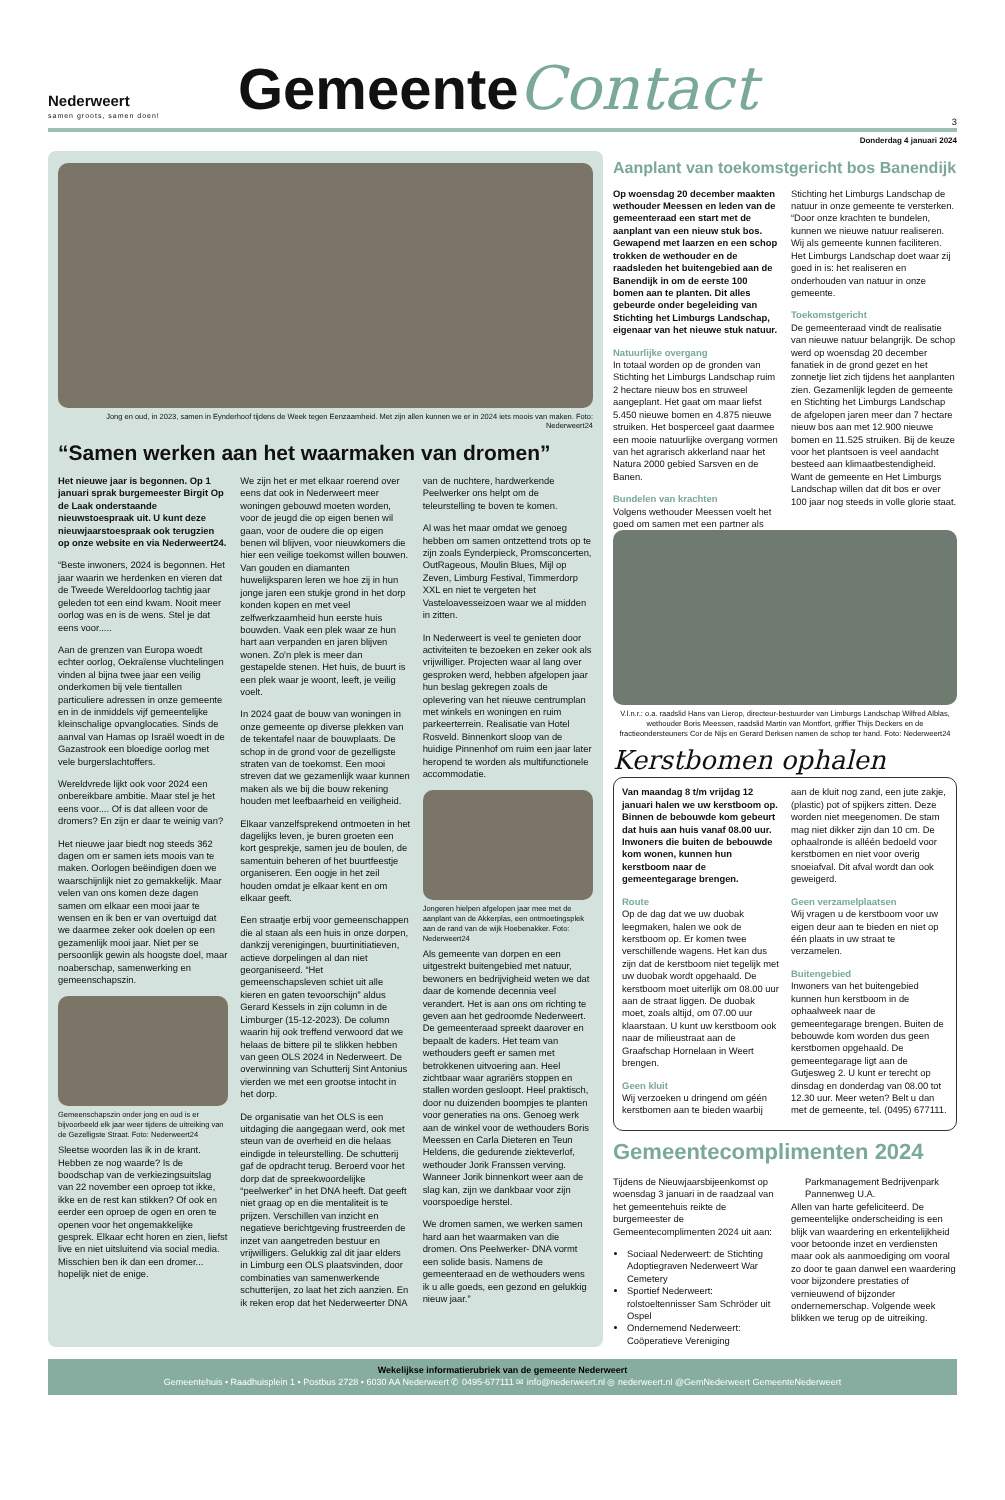Nederweert
samen groots, samen doen!
Gemeente
Contact
3
Donderdag 4 januari 2024
Jong en oud, in 2023, samen in Eynderhoof tijdens de Week tegen Eenzaamheid. Met zijn allen kunnen we er in 2024 iets moois van maken. Foto: Nederweert24
“Samen werken aan het waarmaken van dromen”
Het nieuwe jaar is begonnen. Op 1 januari sprak burgemeester Birgit Op de Laak onderstaande nieuwstoespraak uit. U kunt deze nieuwjaarstoespraak ook terugzien op onze website en via Nederweert24.
“Beste inwoners, 2024 is begonnen. Het jaar waarin we herdenken en vieren dat de Tweede Wereldoorlog tachtig jaar geleden tot een eind kwam. Nooit meer oorlog was en is de wens. Stel je dat eens voor.....
Aan de grenzen van Europa woedt echter oorlog, Oekraïense vluchtelingen vinden al bijna twee jaar een veilig onderkomen bij vele tientallen particuliere adressen in onze gemeente en in de inmiddels vijf gemeentelijke kleinschalige opvanglocaties. Sinds de aanval van Hamas op Israël woedt in de Gazastrook een bloedige oorlog met vele burgerslachtoffers.
Wereldvrede lijkt ook voor 2024 een onbereikbare ambitie. Maar stel je het eens voor.... Of is dat alleen voor de dromers? En zijn er daar te weinig van?
Het nieuwe jaar biedt nog steeds 362 dagen om er samen iets moois van te maken. Oorlogen beëindigen doen we waarschijnlijk niet zo gemakkelijk. Maar velen van ons komen deze dagen samen om elkaar een mooi jaar te wensen en ik ben er van overtuigd dat we daarmee zeker ook doelen op een gezamenlijk mooi jaar. Niet per se persoonlijk gewin als hoogste doel, maar noaberschap, samenwerking en gemeenschapszin.
Gemeenschapszin onder jong en oud is er bijvoorbeeld elk jaar weer tijdens de uitreiking van de Gezelligste Straat. Foto: Nederweert24
Sleetse woorden las ik in de krant. Hebben ze nog waarde? Is de boodschap van de verkiezingsuitslag van 22 november een oproep tot ikke, ikke en de rest kan stikken? Of ook en eerder een oproep de ogen en oren te openen voor het ongemakkelijke gesprek. Elkaar echt horen en zien, liefst live en niet uitsluitend via social media. Misschien ben ik dan een dromer... hopelijk niet de enige.
We zijn het er met elkaar roerend over eens dat ook in Nederweert meer woningen gebouwd moeten worden, voor de jeugd die op eigen benen wil gaan, voor de oudere die op eigen benen wil blijven, voor nieuwkomers die hier een veilige toekomst willen bouwen. Van gouden en diamanten huwelijksparen leren we hoe zij in hun jonge jaren een stukje grond in het dorp konden kopen en met veel zelfwerkzaamheid hun eerste huis bouwden. Vaak een plek waar ze hun hart aan verpanden en jaren blijven wonen. Zo'n plek is meer dan gestapelde stenen. Het huis, de buurt is een plek waar je woont, leeft, je veilig voelt.
In 2024 gaat de bouw van woningen in onze gemeente op diverse plekken van de tekentafel naar de bouwplaats. De schop in de grond voor de gezelligste straten van de toekomst. Een mooi streven dat we gezamenlijk waar kunnen maken als we bij die bouw rekening houden met leefbaarheid en veiligheid.
Elkaar vanzelfsprekend ontmoeten in het dagelijks leven, je buren groeten een kort gesprekje, samen jeu de boulen, de samentuin beheren of het buurtfeestje organiseren. Een oogje in het zeil houden omdat je elkaar kent en om elkaar geeft.
Een straatje erbij voor gemeenschappen die al staan als een huis in onze dorpen, dankzij verenigingen, buurtinitiatieven, actieve dorpelingen al dan niet georganiseerd. “Het gemeenschapsleven schiet uit alle kieren en gaten tevoorschijn” aldus Gerard Kessels in zijn column in de Limburger (15-12-2023). De column waarin hij ook treffend verwoord dat we helaas de bittere pil te slikken hebben van geen OLS 2024 in Nederweert. De overwinning van Schutterij Sint Antonius vierden we met een grootse intocht in het dorp.
De organisatie van het OLS is een uitdaging die aangegaan werd, ook met steun van de overheid en die helaas eindigde in teleurstelling. De schutterij gaf de opdracht terug. Beroerd voor het dorp dat de spreekwoordelijke “peelwerker” in het DNA heeft. Dat geeft niet graag op en die mentaliteit is te prijzen. Verschillen van inzicht en negatieve berichtgeving frustreerden de inzet van aangetreden bestuur en vrijwilligers. Gelukkig zal dit jaar elders in Limburg een OLS plaatsvinden, door combinaties van samenwerkende schutterijen, zo laat het zich aanzien. En ik reken erop dat het Nederweerter DNA van de nuchtere, hardwerkende Peelwerker ons helpt om de teleurstelling te boven te komen.
Al was het maar omdat we genoeg hebben om samen ontzettend trots op te zijn zoals Eynderpieck, Promsconcerten, OutRageous, Moulin Blues, Mijl op Zeven, Limburg Festival, Timmerdorp XXL en niet te vergeten het Vasteloavesseizoen waar we al midden in zitten.
In Nederweert is veel te genieten door activiteiten te bezoeken en zeker ook als vrijwilliger. Projecten waar al lang over gesproken werd, hebben afgelopen jaar hun beslag gekregen zoals de oplevering van het nieuwe centrumplan met winkels en woningen en ruim parkeerterrein. Realisatie van Hotel Rosveld. Binnenkort sloop van de huidige Pinnenhof om ruim een jaar later heropend te worden als multifunctionele accommodatie.
Jongeren hielpen afgelopen jaar mee met de aanplant van de Akkerplas, een ontmoetingsplek aan de rand van de wijk Hoebenakker. Foto: Nederweert24
Als gemeente van dorpen en een uitgestrekt buitengebied met natuur, bewoners en bedrijvigheid weten we dat daar de komende decennia veel verandert. Het is aan ons om richting te geven aan het gedroomde Nederweert. De gemeenteraad spreekt daarover en bepaalt de kaders. Het team van wethouders geeft er samen met betrokkenen uitvoering aan. Heel zichtbaar waar agrariërs stoppen en stallen worden gesloopt. Heel praktisch, door nu duizenden boompjes te planten voor generaties na ons. Genoeg werk aan de winkel voor de wethouders Boris Meessen en Carla Dieteren en Teun Heldens, die gedurende ziekteverlof, wethouder Jorik Franssen verving. Wanneer Jorik binnenkort weer aan de slag kan, zijn we dankbaar voor zijn voorspoedige herstel.
We dromen samen, we werken samen hard aan het waarmaken van die dromen. Ons Peelwerker- DNA vormt een solide basis. Namens de gemeenteraad en de wethouders wens ik u alle goeds, een gezond en gelukkig nieuw jaar.”
Aanplant van toekomstgericht bos Banendijk
Op woensdag 20 december maakten wethouder Meessen en leden van de gemeenteraad een start met de aanplant van een nieuw stuk bos. Gewapend met laarzen en een schop trokken de wethouder en de raadsleden het buitengebied aan de Banendijk in om de eerste 100 bomen aan te planten. Dit alles gebeurde onder begeleiding van Stichting het Limburgs Landschap, eigenaar van het nieuwe stuk natuur.
Natuurlijke overgang
In totaal worden op de gronden van Stichting het Limburgs Landschap ruim 2 hectare nieuw bos en struweel aangeplant. Het gaat om maar liefst 5.450 nieuwe bomen en 4.875 nieuwe struiken. Het bosperceel gaat daarmee een mooie natuurlijke overgang vormen van het agrarisch akkerland naar het Natura 2000 gebied Sarsven en de Banen.
Bundelen van krachten
Volgens wethouder Meessen voelt het goed om samen met een partner als Stichting het Limburgs Landschap de natuur in onze gemeente te versterken. “Door onze krachten te bundelen, kunnen we nieuwe natuur realiseren. Wij als gemeente kunnen faciliteren. Het Limburgs Landschap doet waar zij goed in is: het realiseren en onderhouden van natuur in onze gemeente.
Toekomstgericht
De gemeenteraad vindt de realisatie van nieuwe natuur belangrijk. De schop werd op woensdag 20 december fanatiek in de grond gezet en het zonnetje liet zich tijdens het aanplanten zien. Gezamenlijk legden de gemeente en Stichting het Limburgs Landschap de afgelopen jaren meer dan 7 hectare nieuw bos aan met 12.900 nieuwe bomen en 11.525 struiken. Bij de keuze voor het plantsoen is veel aandacht besteed aan klimaatbestendigheid. Want de gemeente en Het Limburgs Landschap willen dat dit bos er over 100 jaar nog steeds in volle glorie staat.
V.l.n.r.: o.a. raadslid Hans van Lierop, directeur-bestuurder van Limburgs Landschap Wilfred Alblas, wethouder Boris Meessen, raadslid Martin van Montfort, griffier Thijs Deckers en de fractieondersteuners Cor de Nijs en Gerard Derksen namen de schop ter hand. Foto: Nederweert24
Kerstbomen ophalen
Van maandag 8 t/m vrijdag 12 januari halen we uw kerstboom op. Binnen de bebouwde kom gebeurt dat huis aan huis vanaf 08.00 uur. Inwoners die buiten de bebouwde kom wonen, kunnen hun kerstboom naar de gemeentegarage brengen.
Route
Op de dag dat we uw duobak leegmaken, halen we ook de kerstboom op. Er komen twee verschillende wagens. Het kan dus zijn dat de kerstboom niet tegelijk met uw duobak wordt opgehaald. De kerstboom moet uiterlijk om 08.00 uur aan de straat liggen. De duobak moet, zoals altijd, om 07.00 uur klaarstaan. U kunt uw kerstboom ook naar de milieustraat aan de Graafschap Hornelaan in Weert brengen.
Geen kluit
Wij verzoeken u dringend om géén kerstbomen aan te bieden waarbij aan de kluit nog zand, een jute zakje, (plastic) pot of spijkers zitten. Deze worden niet meegenomen. De stam mag niet dikker zijn dan 10 cm. De ophaalronde is alléén bedoeld voor kerstbomen en niet voor overig snoeiafval. Dit afval wordt dan ook geweigerd.
Geen verzamelplaatsen
Wij vragen u de kerstboom voor uw eigen deur aan te bieden en niet op één plaats in uw straat te verzamelen.
Buitengebied
Inwoners van het buitengebied kunnen hun kerstboom in de ophaalweek naar de gemeentegarage brengen. Buiten de bebouwde kom worden dus geen kerstbomen opgehaald. De gemeentegarage ligt aan de Gutjesweg 2. U kunt er terecht op dinsdag en donderdag van 08.00 tot 12.30 uur. Meer weten? Belt u dan met de gemeente, tel. (0495) 677111.
Gemeentecomplimenten 2024
Tijdens de Nieuwjaarsbijeenkomst op woensdag 3 januari in de raadzaal van het gemeentehuis reikte de burgemeester de Gemeentecomplimenten 2024 uit aan:
Sociaal Nederweert: de Stichting Adoptiegraven Nederweert War Cemetery
Sportief Nederweert: rolstoeltennisser Sam Schröder uit Ospel
Ondernemend Nederweert: Coöperatieve Vereniging Parkmanagement Bedrijvenpark Pannenweg U.A.
Allen van harte gefeliciteerd. De gemeentelijke onderscheiding is een blijk van waardering en erkentelijkheid voor betoonde inzet en verdiensten maar ook als aanmoediging om vooral zo door te gaan danwel een waardering voor bijzondere prestaties of vernieuwend of bijzonder ondernemerschap. Volgende week blikken we terug op de uitreiking.
Wekelijkse informatierubriek van de gemeente Nederweert
Gemeentehuis • Raadhuisplein 1 • Postbus 2728 • 6030 AA Nederweert ✆ 0495-677111 ✉ info@nederweert.nl ◎ nederweert.nl @GemNederweert GemeenteNederweert